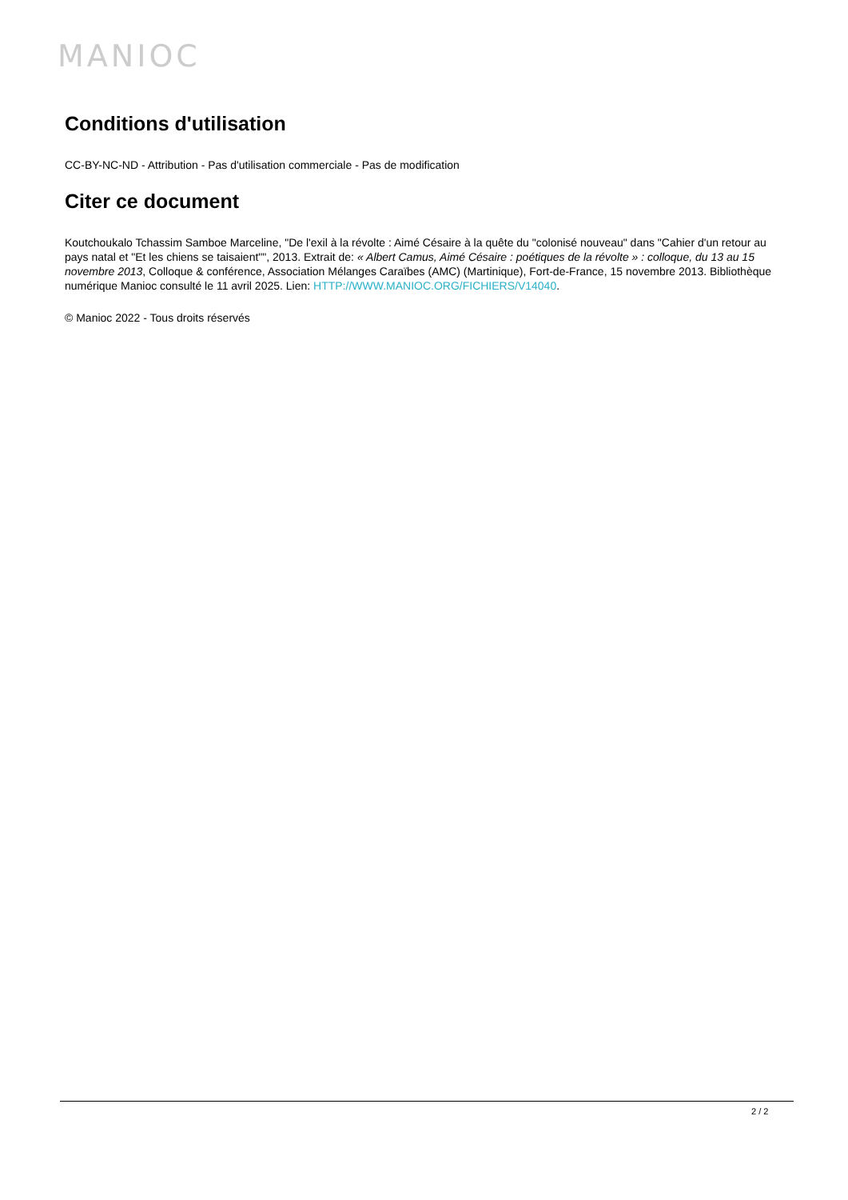MANIOC
Conditions d'utilisation
CC-BY-NC-ND - Attribution - Pas d'utilisation commerciale - Pas de modification
Citer ce document
Koutchoukalo Tchassim Samboe Marceline, "De l'exil à la révolte : Aimé Césaire à la quête du "colonisé nouveau" dans "Cahier d'un retour au pays natal et "Et les chiens se taisaient"", 2013. Extrait de: « Albert Camus, Aimé Césaire : poétiques de la révolte » : colloque, du 13 au 15 novembre 2013, Colloque & conférence, Association Mélanges Caraïbes (AMC) (Martinique), Fort-de-France, 15 novembre 2013. Bibliothèque numérique Manioc consulté le 11 avril 2025. Lien: HTTP://WWW.MANIOC.ORG/FICHIERS/V14040.
© Manioc 2022 - Tous droits réservés
2 / 2